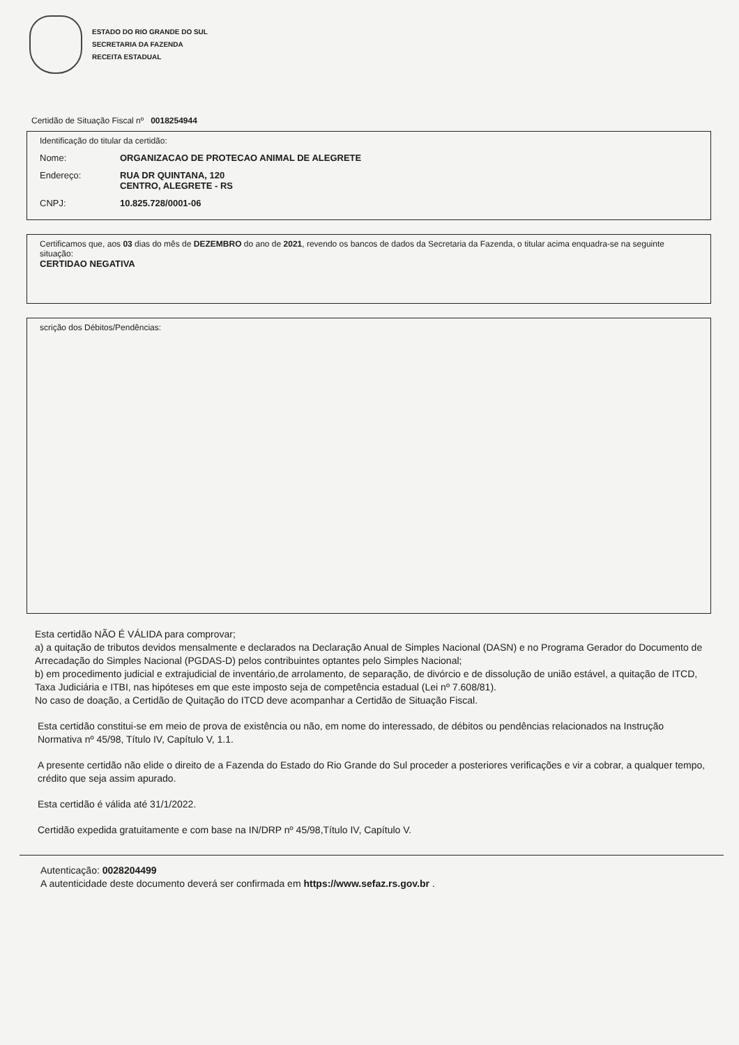ESTADO DO RIO GRANDE DO SUL
SECRETARIA DA FAZENDA
RECEITA ESTADUAL
Certidão de Situação Fiscal nº 0018254944
Identificação do titular da certidão:
Nome: ORGANIZACAO DE PROTECAO ANIMAL DE ALEGRETE
Endereço: RUA DR QUINTANA, 120
CENTRO, ALEGRETE - RS
CNPJ: 10.825.728/0001-06
Certificamos que, aos 03 dias do mês de DEZEMBRO do ano de 2021, revendo os bancos de dados da Secretaria da Fazenda, o titular acima enquadra-se na seguinte situação:
CERTIDAO NEGATIVA
scrição dos Débitos/Pendências:
Esta certidão NÃO É VÁLIDA para comprovar;
a) a quitação de tributos devidos mensalmente e declarados na Declaração Anual de Simples Nacional (DASN) e no Programa Gerador do Documento de Arrecadação do Simples Nacional (PGDAS-D) pelos contribuintes optantes pelo Simples Nacional;
b) em procedimento judicial e extrajudicial de inventário,de arrolamento, de separação, de divórcio e de dissolução de união estável, a quitação de ITCD, Taxa Judiciária e ITBI, nas hipóteses em que este imposto seja de competência estadual (Lei nº 7.608/81).
No caso de doação, a Certidão de Quitação do ITCD deve acompanhar a Certidão de Situação Fiscal.
Esta certidão constitui-se em meio de prova de existência ou não, em nome do interessado, de débitos ou pendências relacionados na Instrução Normativa nº 45/98, Título IV, Capítulo V, 1.1.
A presente certidão não elide o direito de a Fazenda do Estado do Rio Grande do Sul proceder a posteriores verificações e vir a cobrar, a qualquer tempo, crédito que seja assim apurado.
Esta certidão é válida até 31/1/2022.
Certidão expedida gratuitamente e com base na IN/DRP nº 45/98,Título IV, Capítulo V.
Autenticação: 0028204499
A autenticidade deste documento deverá ser confirmada em https://www.sefaz.rs.gov.br .